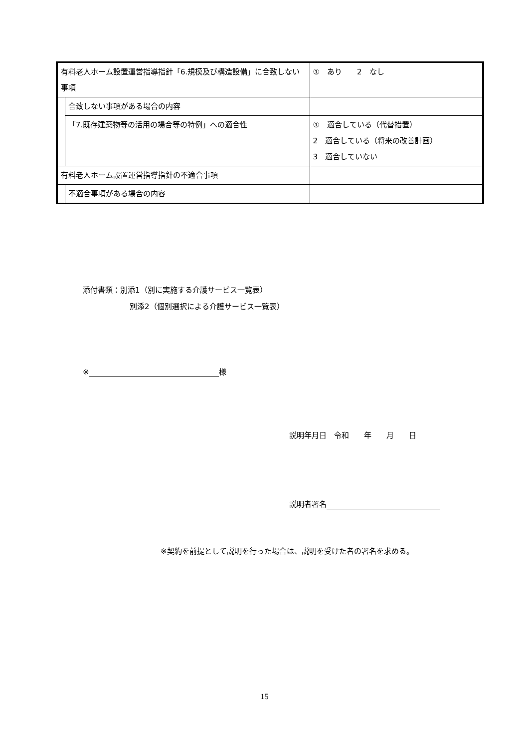| 有料老人ホーム設置運営指導指針「6.規模及び構造設備」に合致しない事項 | | ① あり 2 なし |
| | 合致しない事項がある場合の内容 | |
| | 「7.既存建築物等の活用の場合等の特例」への適合性 | ① 適合している（代替措置） 2 適合している（将来の改善計画） 3 適合していない |
| 有料老人ホーム設置運営指導指針の不適合事項 | | |
| | 不適合事項がある場合の内容 | |
添付書類：別添1（別に実施する介護サービス一覧表）
別添2（個別選択による介護サービス一覧表）
※ 様
説明年月日　令和　　年　　月　　日
説明者署名
※契約を前提として説明を行った場合は、説明を受けた者の署名を求める。
15